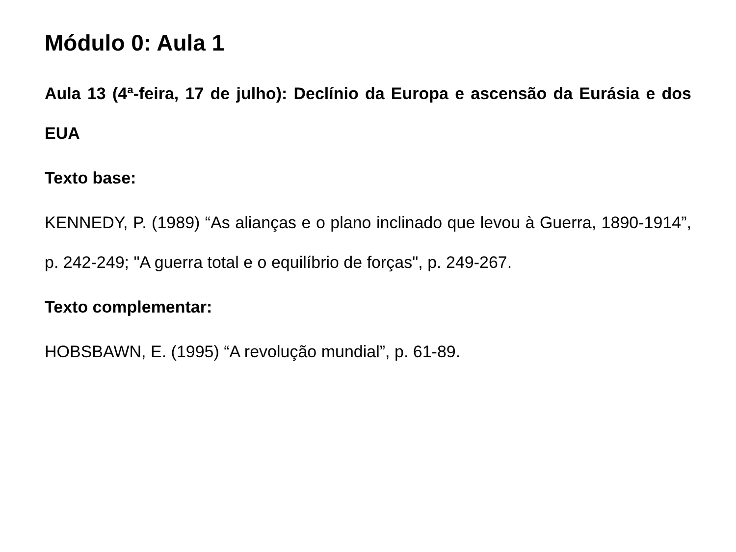Módulo 0: Aula 1
Aula 13 (4ª-feira, 17 de julho): Declínio da Europa e ascensão da Eurásia e dos EUA
Texto base:
KENNEDY, P. (1989) “As alianças e o plano inclinado que levou à Guerra, 1890-1914”, p. 242-249; "A guerra total e o equilíbrio de forças", p. 249-267.
Texto complementar:
HOBSBAWN, E. (1995) “A revolução mundial”, p. 61-89.